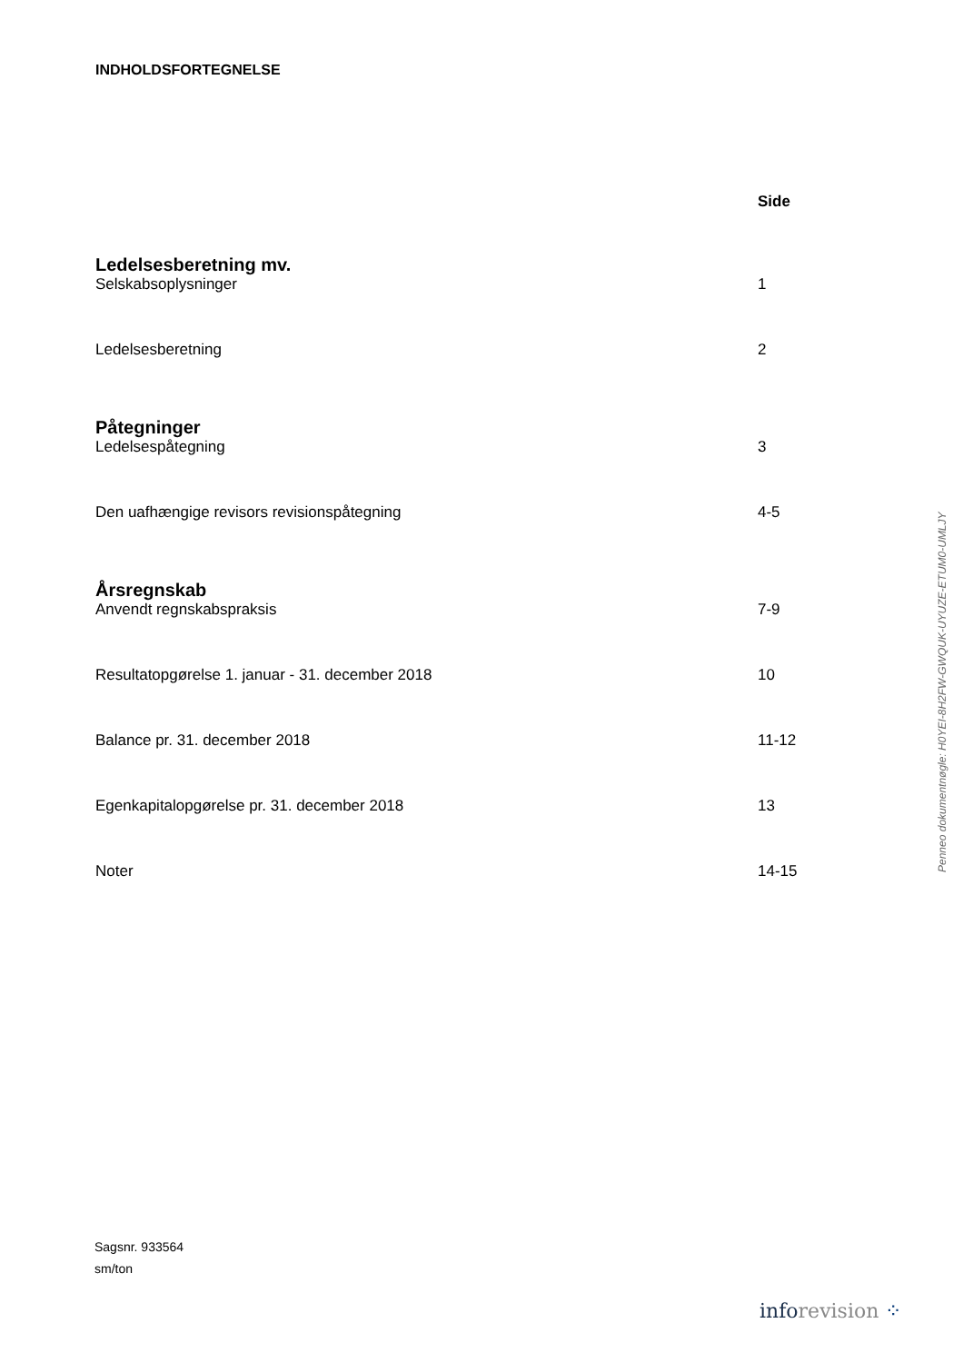INDHOLDSFORTEGNELSE
Side
Ledelsesberetning mv.
Selskabsoplysninger 1
Ledelsesberetning 2
Påtegninger
Ledelsespåtegning 3
Den uafhængige revisors revisionspåtegning 4-5
Årsregnskab
Anvendt regnskabspraksis 7-9
Resultatopgørelse 1. januar - 31. december 2018 10
Balance pr. 31. december 2018 11-12
Egenkapitalopgørelse pr. 31. december 2018 13
Noter 14-15
Sagsnr. 933564
sm/ton
Penneo dokumentnøgle: H0YEI-8H2FW-GWQUK-UYUZE-ETUM0-UMLJY
info revision ⁘